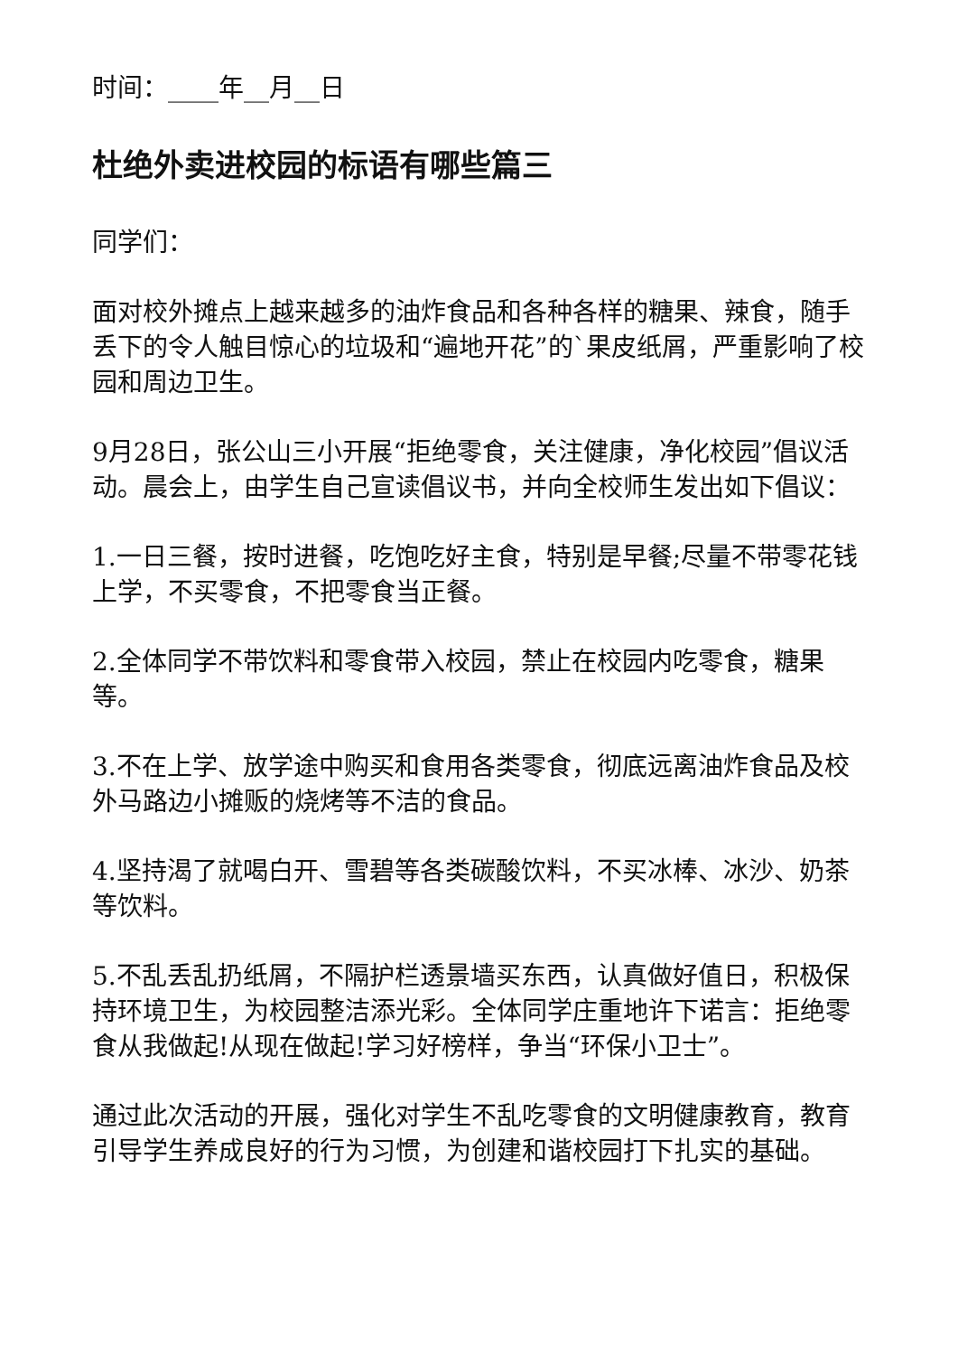时间：____年__月__日
杜绝外卖进校园的标语有哪些篇三
同学们：
面对校外摊点上越来越多的油炸食品和各种各样的糖果、辣食，随手丢下的令人触目惊心的垃圾和“遍地开花”的`果皮纸屑，严重影响了校园和周边卫生。
9月28日，张公山三小开展“拒绝零食，关注健康，净化校园”倡议活动。晨会上，由学生自己宣读倡议书，并向全校师生发出如下倡议：
1.一日三餐，按时进餐，吃饱吃好主食，特别是早餐;尽量不带零花钱上学，不买零食，不把零食当正餐。
2.全体同学不带饮料和零食带入校园，禁止在校园内吃零食，糖果等。
3.不在上学、放学途中购买和食用各类零食，彻底远离油炸食品及校外马路边小摊贩的烧烤等不洁的食品。
4.坚持渴了就喝白开、雪碧等各类碳酸饮料，不买冰棒、冰沙、奶茶等饮料。
5.不乱丢乱扔纸屑，不隔护栏透景墙买东西，认真做好值日，积极保持环境卫生，为校园整洁添光彩。全体同学庄重地许下诺言：拒绝零食从我做起!从现在做起!学习好榜样，争当“环保小卫士”。
通过此次活动的开展，强化对学生不乱吃零食的文明健康教育，教育引导学生养成良好的行为习惯，为创建和谐校园打下扎实的基础。